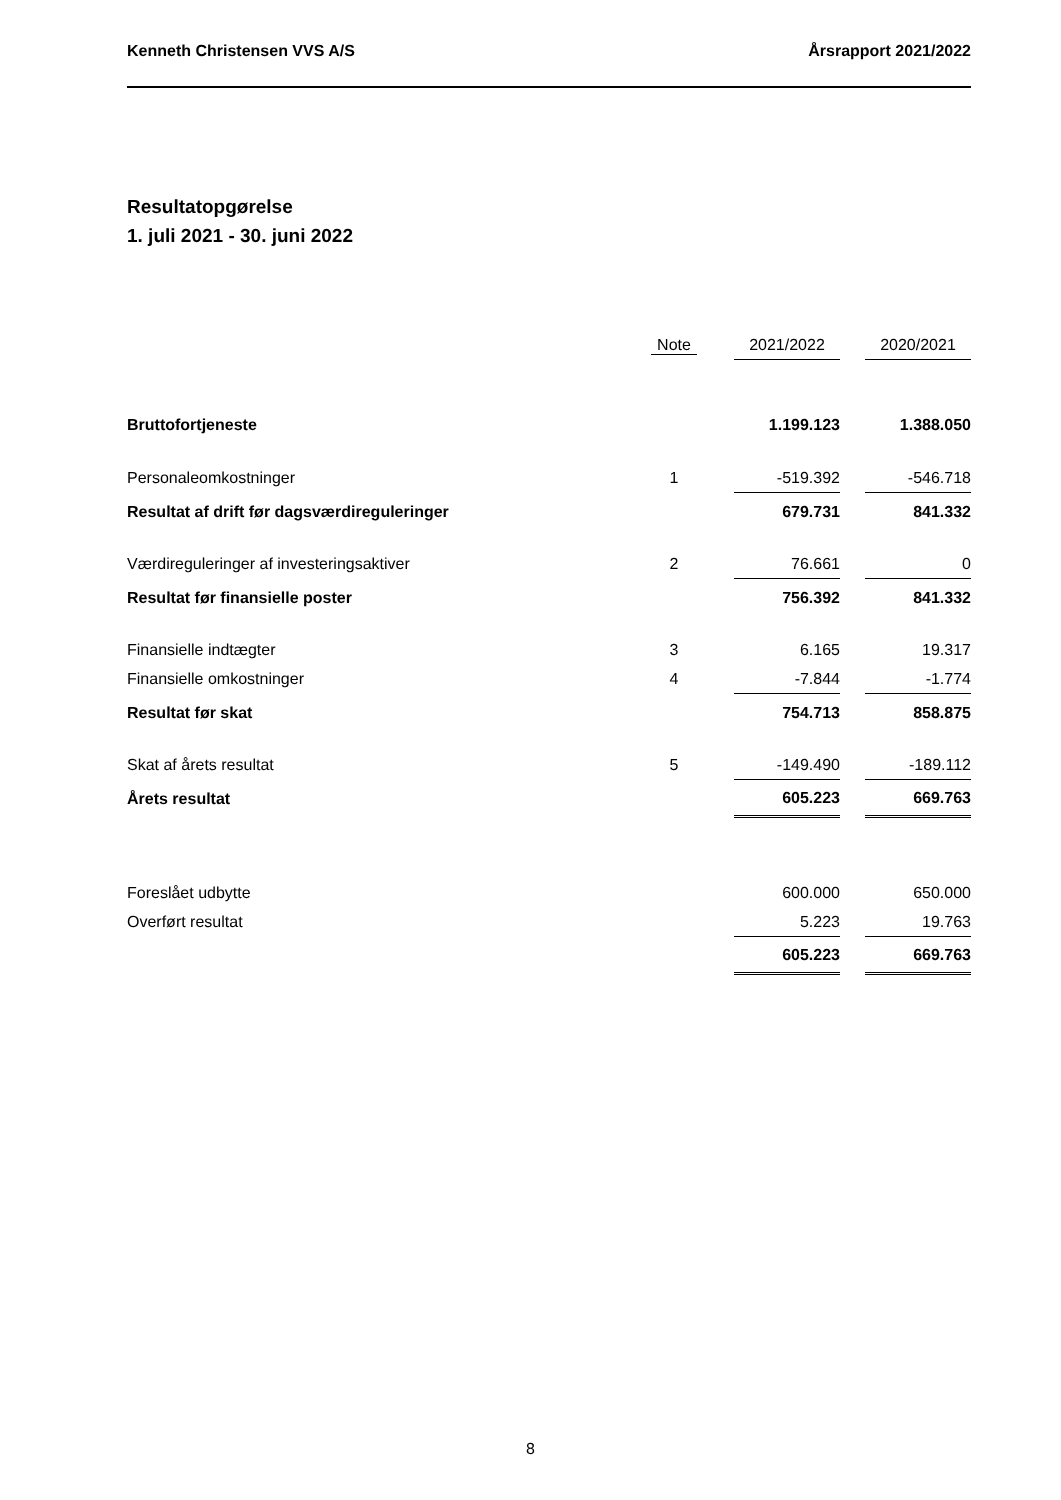Kenneth Christensen VVS A/S Årsrapport 2021/2022
Resultatopgørelse
1. juli 2021 - 30. juni 2022
| | Note | | 2021/2022 | | 2020/2021 |
| --- | --- | --- | --- | --- | --- |
| Bruttofortjeneste | | | 1.199.123 | | 1.388.050 |
| Personaleomkostninger | 1 | | -519.392 | | -546.718 |
| Resultat af drift før dagsværdireguleringer | | | 679.731 | | 841.332 |
| Værdireguleringer af investeringsaktiver | 2 | | 76.661 | | 0 |
| Resultat før finansielle poster | | | 756.392 | | 841.332 |
| Finansielle indtægter | 3 | | 6.165 | | 19.317 |
| Finansielle omkostninger | 4 | | -7.844 | | -1.774 |
| Resultat før skat | | | 754.713 | | 858.875 |
| Skat af årets resultat | 5 | | -149.490 | | -189.112 |
| Årets resultat | | | 605.223 | | 669.763 |
| Foreslået udbytte | | | 600.000 | | 650.000 |
| Overført resultat | | | 5.223 | | 19.763 |
| | | | 605.223 | | 669.763 |
8